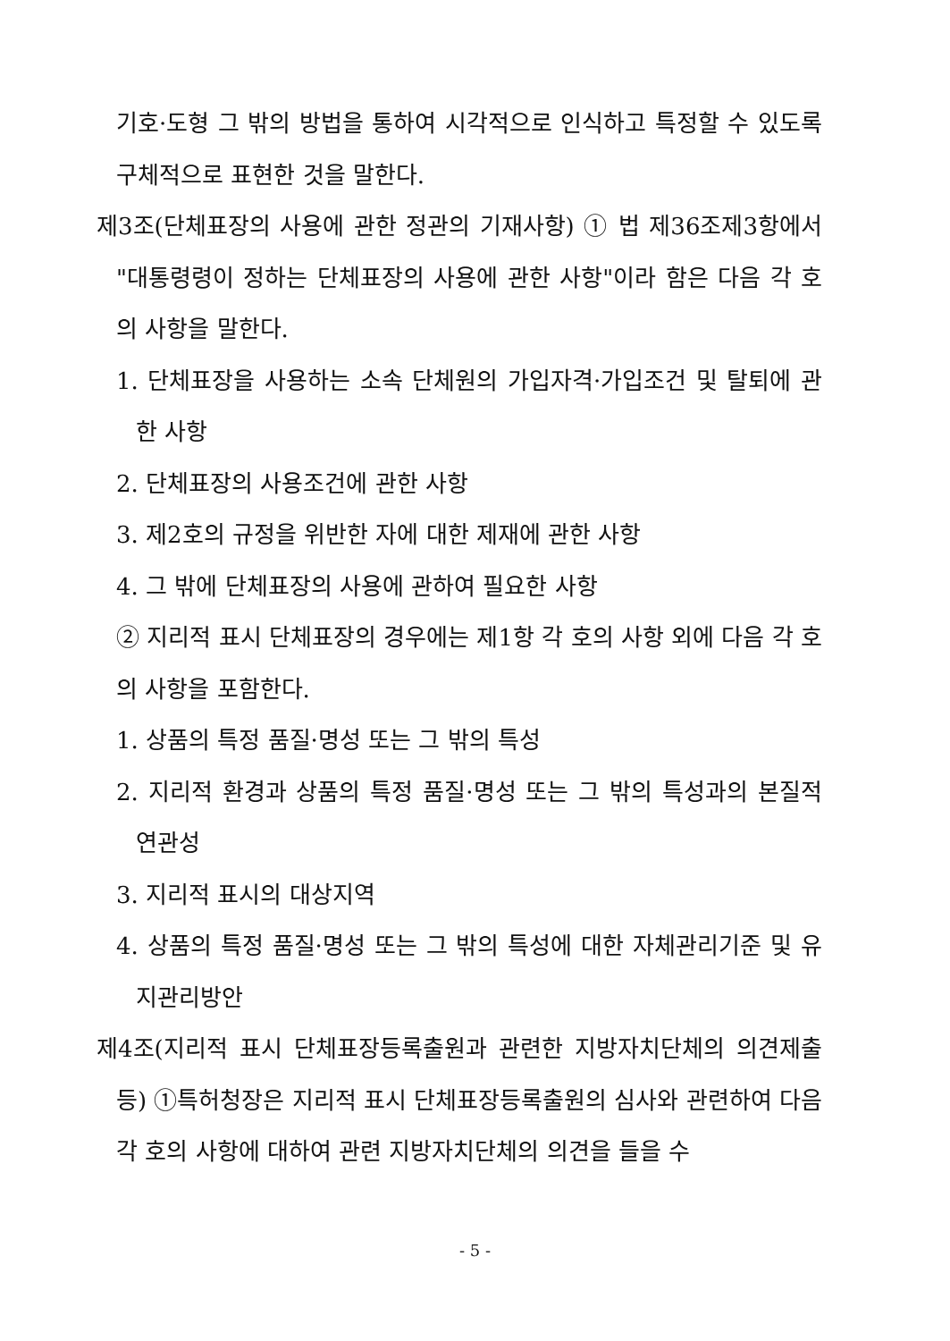기호·도형 그 밖의 방법을 통하여 시각적으로 인식하고 특정할 수 있도록 구체적으로 표현한 것을 말한다.
제3조(단체표장의 사용에 관한 정관의 기재사항) ① 법 제36조제3항에서 "대통령령이 정하는 단체표장의 사용에 관한 사항"이라 함은 다음 각 호의 사항을 말한다.
1. 단체표장을 사용하는 소속 단체원의 가입자격·가입조건 및 탈퇴에 관한 사항
2. 단체표장의 사용조건에 관한 사항
3. 제2호의 규정을 위반한 자에 대한 제재에 관한 사항
4. 그 밖에 단체표장의 사용에 관하여 필요한 사항
② 지리적 표시 단체표장의 경우에는 제1항 각 호의 사항 외에 다음 각 호의 사항을 포함한다.
1. 상품의 특정 품질·명성 또는 그 밖의 특성
2. 지리적 환경과 상품의 특정 품질·명성 또는 그 밖의 특성과의 본질적 연관성
3. 지리적 표시의 대상지역
4. 상품의 특정 품질·명성 또는 그 밖의 특성에 대한 자체관리기준 및 유지관리방안
제4조(지리적 표시 단체표장등록출원과 관련한 지방자치단체의 의견제출 등) ①특허청장은 지리적 표시 단체표장등록출원의 심사와 관련하여 다음 각 호의 사항에 대하여 관련 지방자치단체의 의견을 들을 수
- 5 -